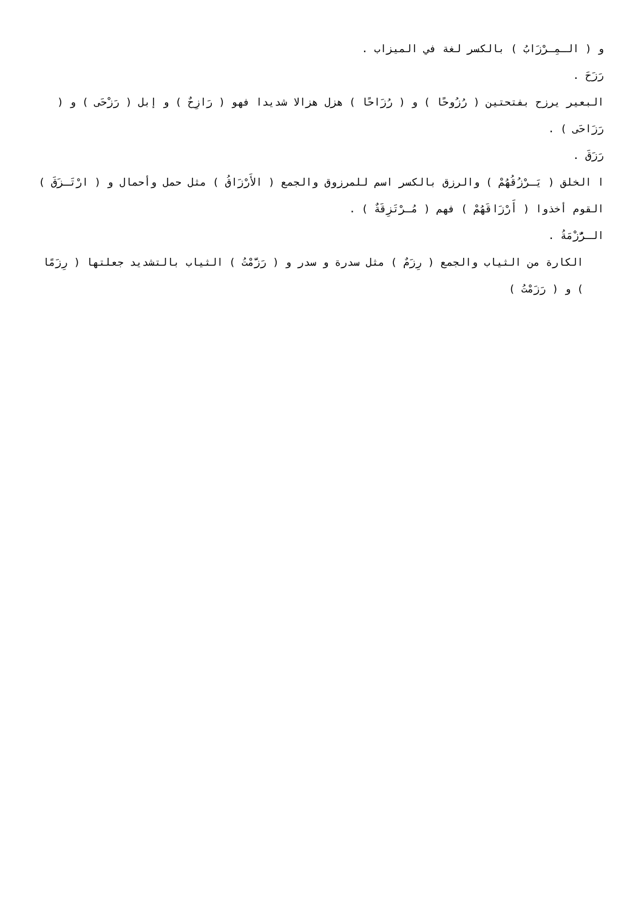و ( الـمِـرْزَابُ ) بالكسر لغة في الميزاب .
رَزَحَ .
البعير يرزح بفتحتين ( رُزُوحًا ) و ( رُزَاحًا ) هزل هزالا شديدا فهو ( رَازِحٌ ) و إبل ( رَزْحَى ) و ( رَزَاحَى ) .
رَزَقَ .
ا الخلق ( يَـرْزُقُهُمْ ) والرزق بالكسر اسم للمرزوق والجمع ( الأَرْزَاقُ ) مثل حمل وأحمال و ( ارْتَـزَقَ ) القوم أخذوا ( أَرْزَاقَهُمْ ) فهم ( مُـرْتَزِقَةٌ ) .
الـرُّزْمَةُ .
الكارة من الثياب والجمع ( رِزَمٌ ) مثل سدرة و سدر و ( رَزَّمْتُ ) الثياب بالتشديد جعلتها ( رِزَمًا ) و ( رَزَمْتُ )